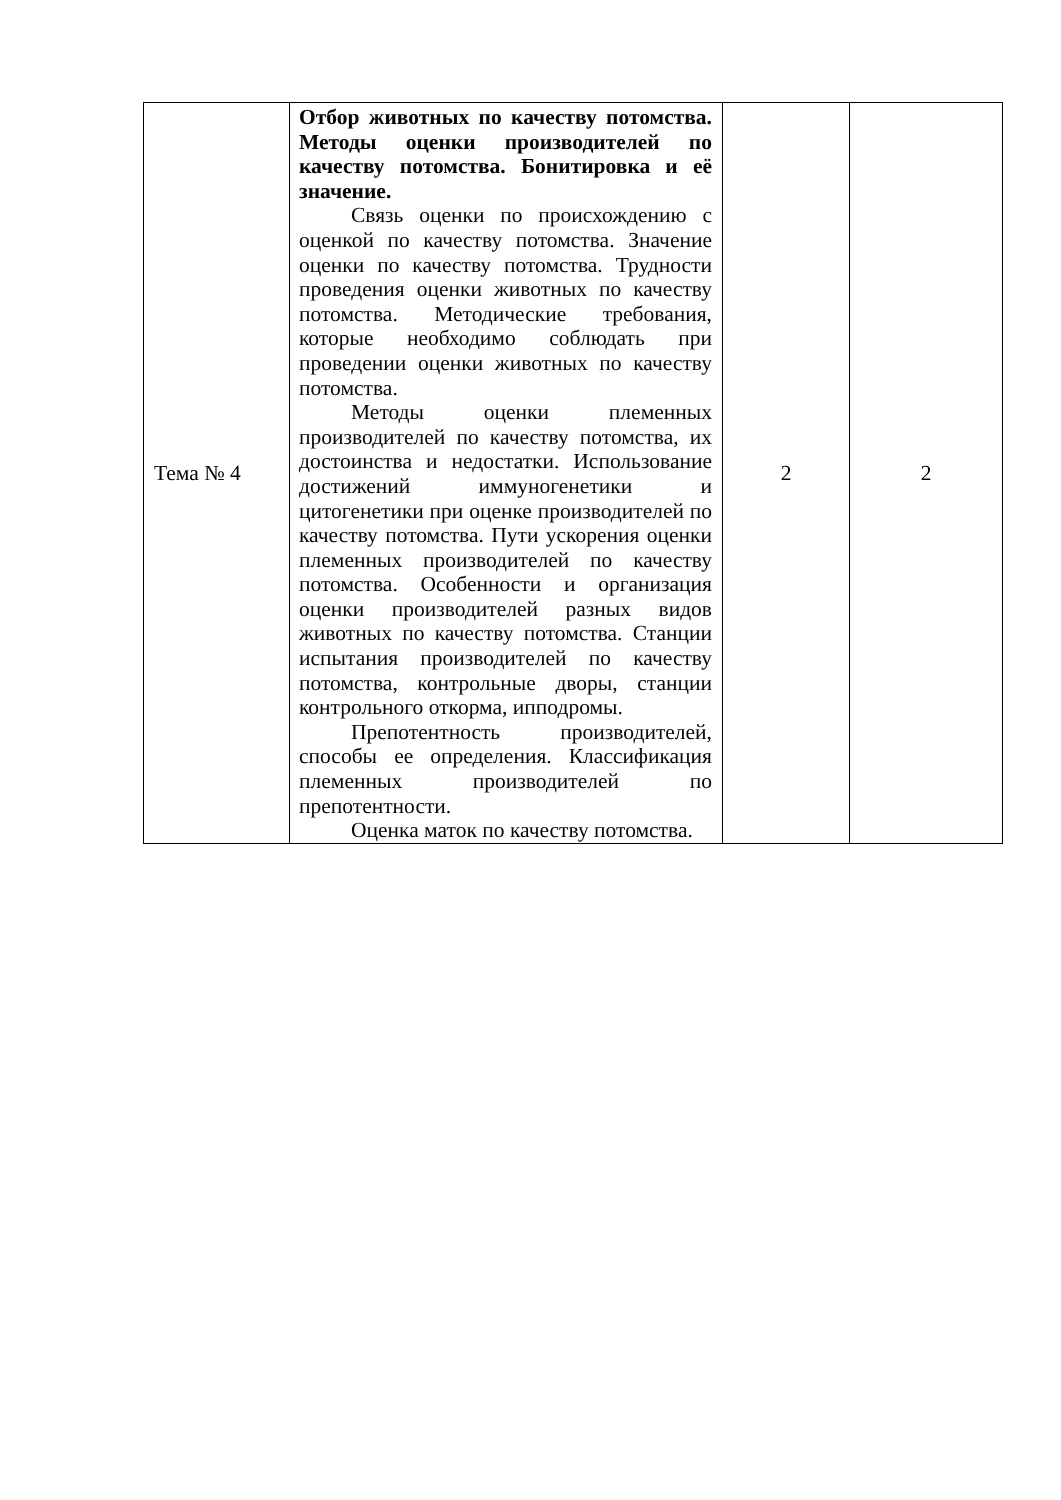| Тема № 4 | Отбор животных по качеству потомства. Методы оценки производителей по качеству потомства. Бонитировка и её значение. Связь оценки по происхождению с оценкой по качеству потомства. Значение оценки по качеству потомства. Трудности проведения оценки животных по качеству потомства. Методические требования, которые необходимо соблюдать при проведении оценки животных по качеству потомства. Методы оценки племенных производителей по качеству потомства, их достоинства и недостатки. Использование достижений иммуногенетики и цитогенетики при оценке производителей по качеству потомства. Пути ускорения оценки племенных производителей по качеству потомства. Особенности и организация оценки производителей разных видов животных по качеству потомства. Станции испытания производителей по качеству потомства, контрольные дворы, станции контрольного откорма, ипподромы. Препотентность производителей, способы ее определения. Классификация племенных производителей по препотентности. Оценка маток по качеству потомства. | 2 | 2 |